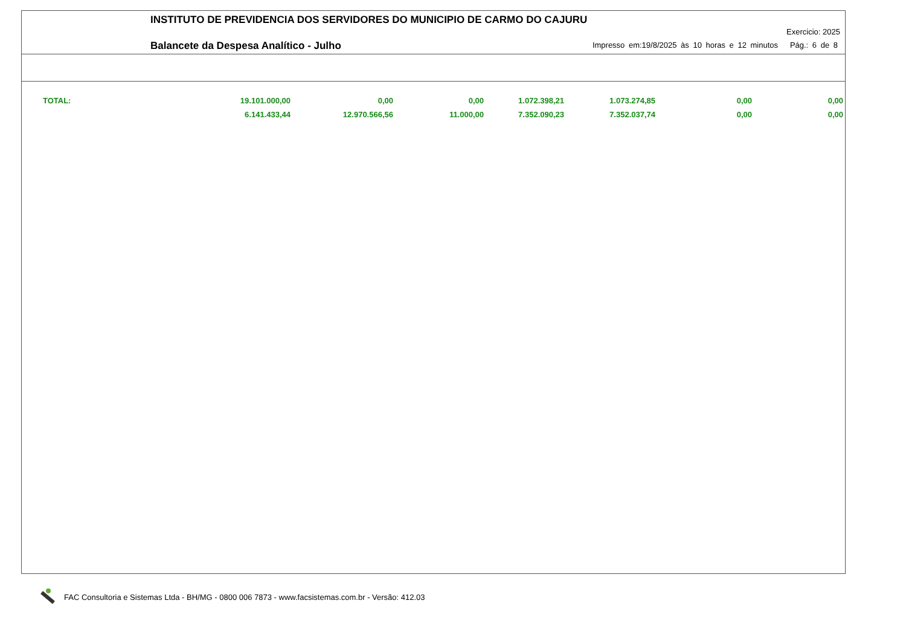INSTITUTO DE PREVIDENCIA DOS SERVIDORES DO MUNICIPIO DE CARMO DO CAJURU
Exercicio: 2025
Balancete da Despesa Analítico - Julho
Impresso em:19/8/2025 às 10 horas e 12 minutos Pág.: 6 de 8
| TOTAL: | 19.101.000,00 | 0,00 | 0,00 | 1.072.398,21 | 1.073.274,85 | 0,00 | 0,00 |
| | 6.141.433,44 | 12.970.566,56 | 11.000,00 | 7.352.090,23 | 7.352.037,74 | 0,00 | 0,00 |
FAC Consultoria e Sistemas Ltda - BH/MG - 0800 006 7873 - www.facsistemas.com.br - Versão: 412.03